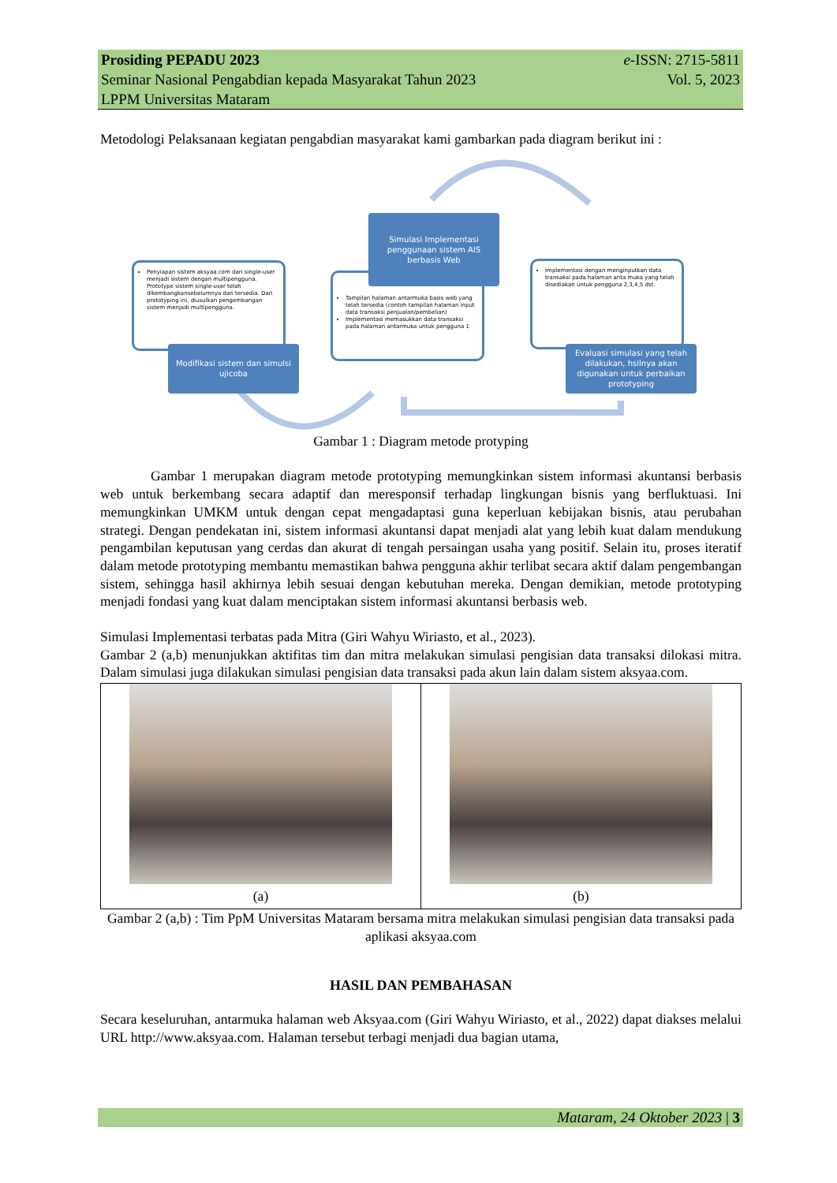Prosiding PEPADU 2023 e-ISSN: 2715-5811
Seminar Nasional Pengabdian kepada Masyarakat Tahun 2023 Vol. 5, 2023
LPPM Universitas Mataram
Metodologi Pelaksanaan kegiatan pengabdian masyarakat kami gambarkan pada diagram berikut ini :
Penyiapan sistem aksyaa.com dari single-user menjadi sistem dengan multipengguna. Prototype sistem single-user telah dikembangkansebelumnya dan tersedia. Dari prototyping ini, diusulkan pengembangan sistem menjadi multipengguna.
Tampilan halaman antarmuka basis web yang telah tersedia (contoh tampilan halaman input data transaksi penjualan/pembelian)
Implementasi memasukkan data transaksi pada halaman antarmuka untuk pengguna 1
Implementasi dengan menginputkan data transaksi pada halaman anta muka yang telah disediakan untuk pengguna 2,3,4,5 dst.
Simulasi Implementasi penggunaan sistem AIS berbasis Web
Modifikasi sistem dan simulsi ujicoba
Evaluasi simulasi yang telah dilakukan, hsilnya akan digunakan untuk perbaikan prototyping
Gambar 1 : Diagram metode protyping
Gambar 1 merupakan diagram metode prototyping memungkinkan sistem informasi akuntansi berbasis web untuk berkembang secara adaptif dan meresponsif terhadap lingkungan bisnis yang berfluktuasi. Ini memungkinkan UMKM untuk dengan cepat mengadaptasi guna keperluan kebijakan bisnis, atau perubahan strategi. Dengan pendekatan ini, sistem informasi akuntansi dapat menjadi alat yang lebih kuat dalam mendukung pengambilan keputusan yang cerdas dan akurat di tengah persaingan usaha yang positif. Selain itu, proses iteratif dalam metode prototyping membantu memastikan bahwa pengguna akhir terlibat secara aktif dalam pengembangan sistem, sehingga hasil akhirnya lebih sesuai dengan kebutuhan mereka. Dengan demikian, metode prototyping menjadi fondasi yang kuat dalam menciptakan sistem informasi akuntansi berbasis web.
Simulasi Implementasi terbatas pada Mitra (Giri Wahyu Wiriasto, et al., 2023).
Gambar 2 (a,b) menunjukkan aktifitas tim dan mitra melakukan simulasi pengisian data transaksi dilokasi mitra. Dalam simulasi juga dilakukan simulasi pengisian data transaksi pada akun lain dalam sistem aksyaa.com.
(a) (b)
Gambar 2 (a,b) : Tim PpM Universitas Mataram bersama mitra melakukan simulasi pengisian data transaksi pada aplikasi aksyaa.com
HASIL DAN PEMBAHASAN
Secara keseluruhan, antarmuka halaman web Aksyaa.com (Giri Wahyu Wiriasto, et al., 2022) dapat diakses melalui URL http://www.aksyaa.com. Halaman tersebut terbagi menjadi dua bagian utama,
Mataram, 24 Oktober 2023 | 3